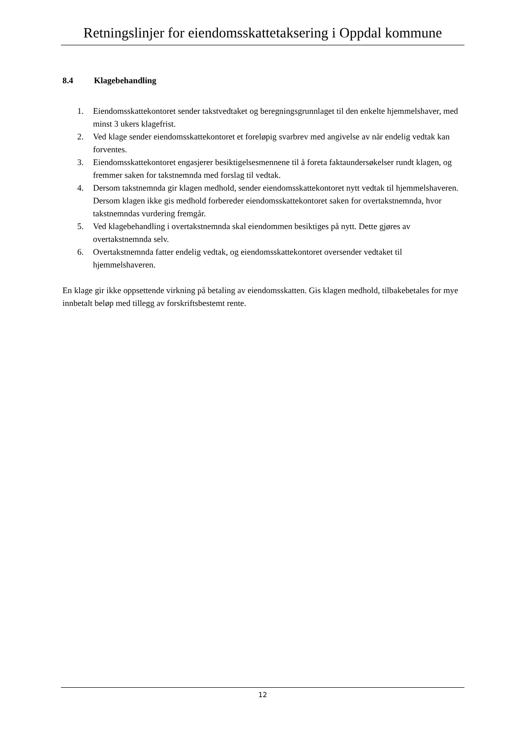Retningslinjer for eiendomsskattetaksering i Oppdal kommune
8.4 Klagebehandling
1. Eiendomsskattekontoret sender takstvedtaket og beregningsgrunnlaget til den enkelte hjemmelshaver, med minst 3 ukers klagefrist.
2. Ved klage sender eiendomsskattekontoret et foreløpig svarbrev med angivelse av når endelig vedtak kan forventes.
3. Eiendomsskattekontoret engasjerer besiktigelsesmennene til å foreta faktaundersøkelser rundt klagen, og fremmer saken for takstnemnda med forslag til vedtak.
4. Dersom takstnemnda gir klagen medhold, sender eiendomsskattekontoret nytt vedtak til hjemmelshaveren. Dersom klagen ikke gis medhold forbereder eiendomsskattekontoret saken for overtakstnemnda, hvor takstnemndas vurdering fremgår.
5. Ved klagebehandling i overtakstnemnda skal eiendommen besiktiges på nytt. Dette gjøres av overtakstnemnda selv.
6. Overtakstnemnda fatter endelig vedtak, og eiendomsskattekontoret oversender vedtaket til hjemmelshaveren.
En klage gir ikke oppsettende virkning på betaling av eiendomsskatten. Gis klagen medhold, tilbakebetales for mye innbetalt beløp med tillegg av forskriftsbestemt rente.
12